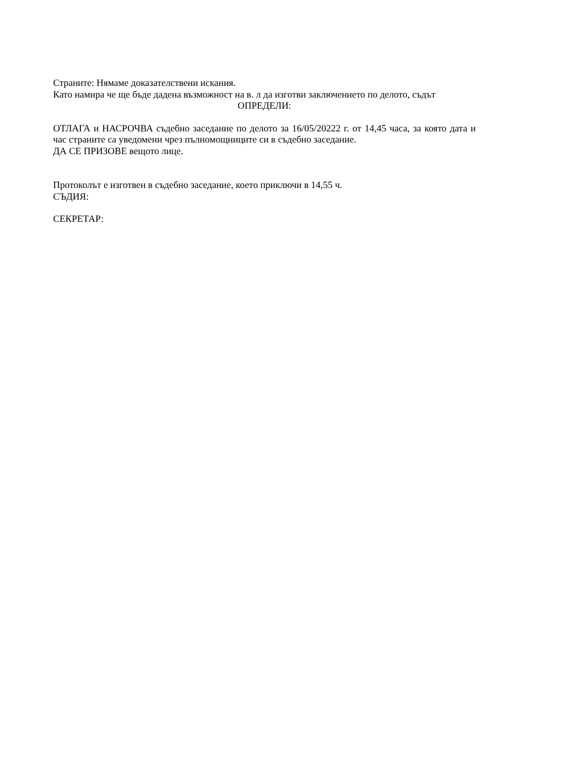Страните: Нямаме доказателствени искания.
Като намира че ще бъде дадена възможност на в. л да изготви заключението по делото, съдът
ОПРЕДЕЛИ:
ОТЛАГА и НАСРОЧВА съдебно заседание по делото за 16/05/20222 г. от 14,45 часа, за която дата и час страните са уведомени чрез пълномощниците си в съдебно заседание.
ДА СЕ ПРИЗОВЕ вещото лице.
Протоколът е изготвен в съдебно заседание, което приключи в 14,55 ч.
СЪДИЯ:
СЕКРЕТАР: